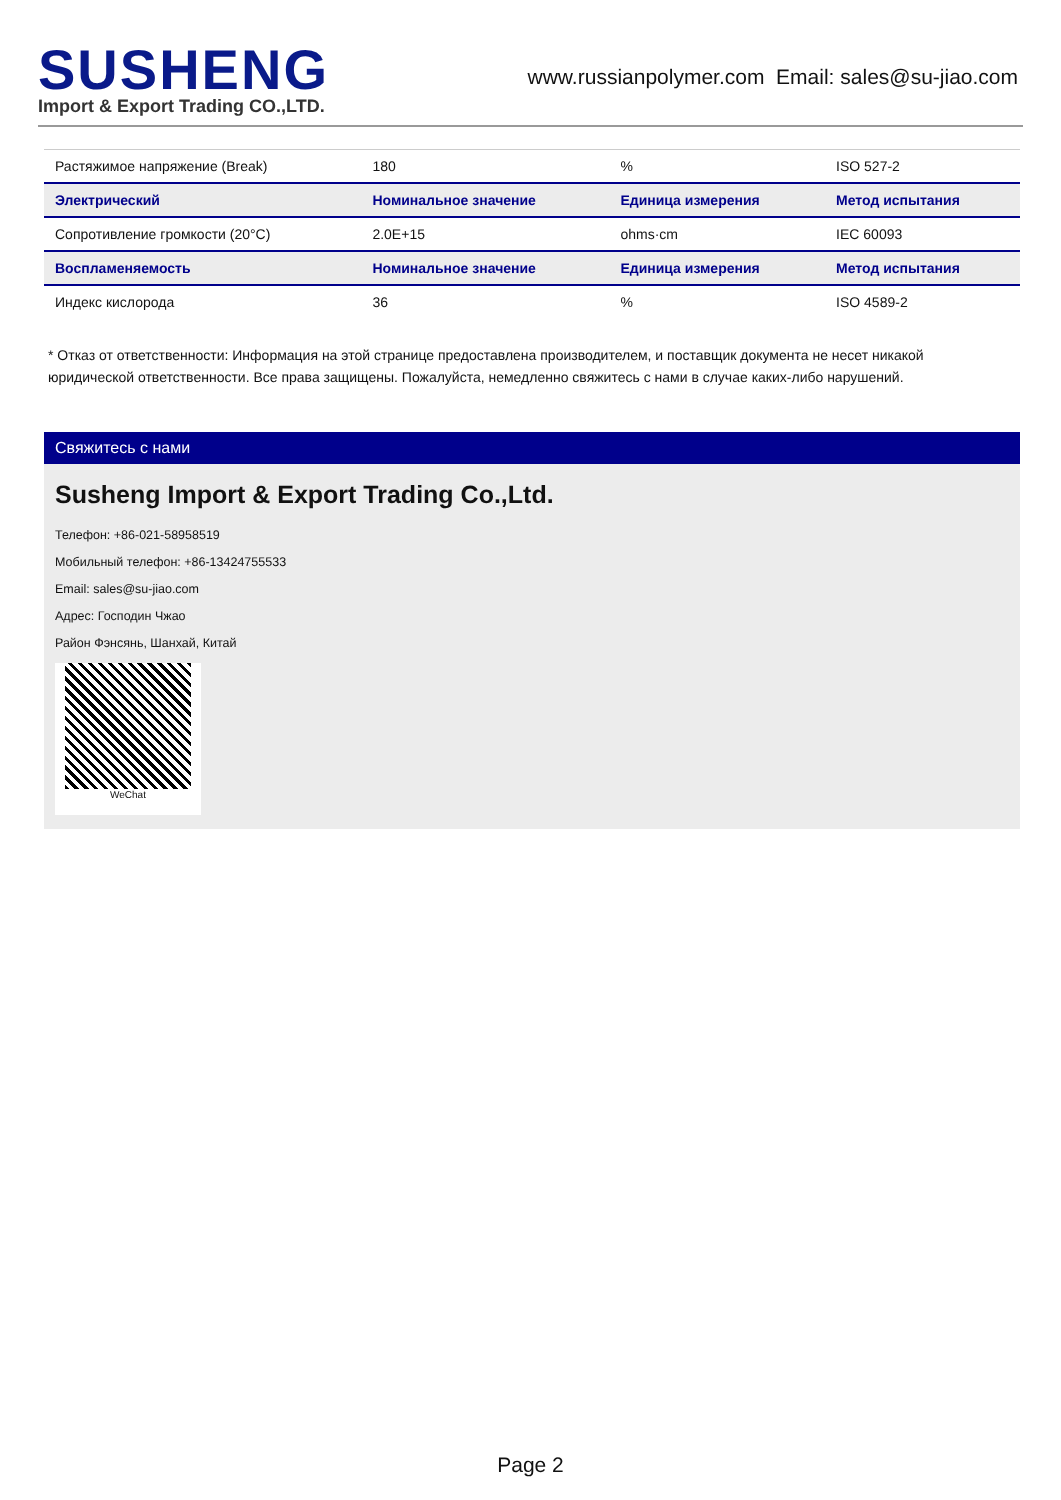SUSHENG
Import & Export Trading CO.,LTD.
www.russianpolymer.com Email: sales@su-jiao.com
| Растяжимое напряжение (Break) | 180 | % | ISO 527-2 |
| Электрический | Номинальное значение | Единица измерения | Метод испытания |
| Сопротивление громкости (20°C) | 2.0E+15 | ohms·cm | IEC 60093 |
| Воспламеняемость | Номинальное значение | Единица измерения | Метод испытания |
| Индекс кислорода | 36 | % | ISO 4589-2 |
* Отказ от ответственности: Информация на этой странице предоставлена производителем, и поставщик документа не несет никакой юридической ответственности. Все права защищены. Пожалуйста, немедленно свяжитесь с нами в случае каких-либо нарушений.
Свяжитесь с нами
Susheng Import & Export Trading Co.,Ltd.
Телефон: +86-021-58958519
Мобильный телефон: +86-13424755533
Email: sales@su-jiao.com
Адрес: Господин Чжао
Район Фэнсянь, Шанхай, Китай
WeChat
Page 2